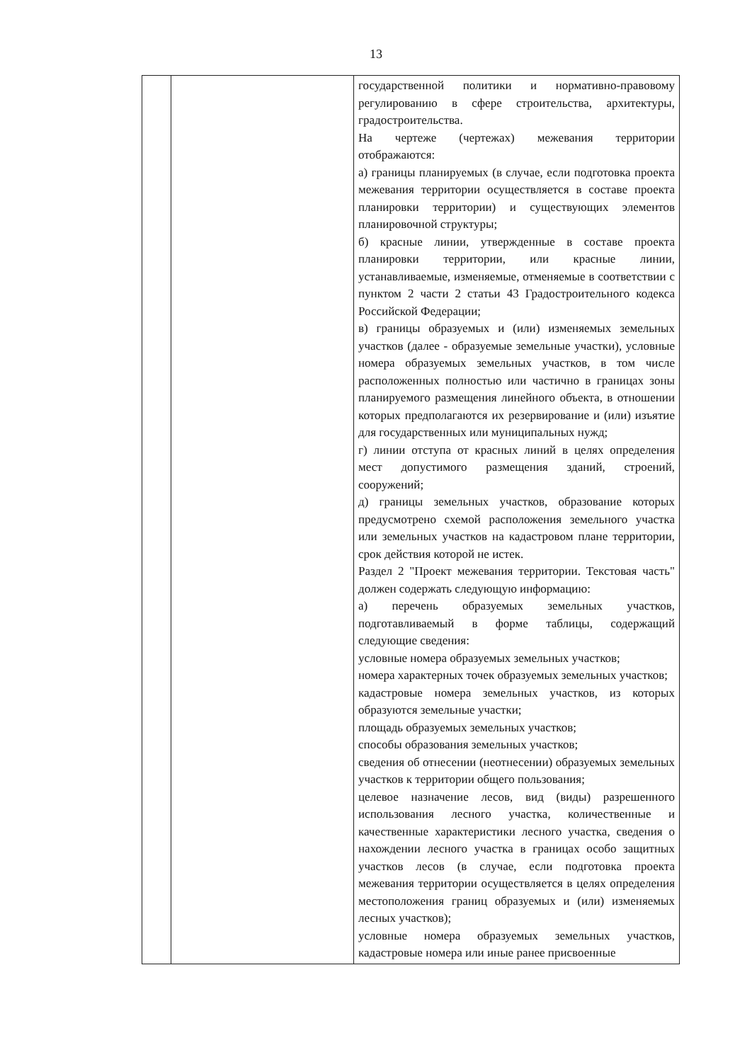13
| | | государственной политики и нормативно-правовому регулированию в сфере строительства, архитектуры, градостроительства. На чертеже (чертежах) межевания территории отображаются: а) границы планируемых (в случае, если подготовка проекта межевания территории осуществляется в составе проекта планировки территории) и существующих элементов планировочной структуры; б) красные линии, утвержденные в составе проекта планировки территории, или красные линии, устанавливаемые, изменяемые, отменяемые в соответствии с пунктом 2 части 2 статьи 43 Градостроительного кодекса Российской Федерации; в) границы образуемых и (или) изменяемых земельных участков (далее - образуемые земельные участки), условные номера образуемых земельных участков, в том числе расположенных полностью или частично в границах зоны планируемого размещения линейного объекта, в отношении которых предполагаются их резервирование и (или) изъятие для государственных или муниципальных нужд; г) линии отступа от красных линий в целях определения мест допустимого размещения зданий, строений, сооружений; д) границы земельных участков, образование которых предусмотрено схемой расположения земельного участка или земельных участков на кадастровом плане территории, срок действия которой не истек. Раздел 2 "Проект межевания территории. Текстовая часть" должен содержать следующую информацию: а) перечень образуемых земельных участков, подготавливаемый в форме таблицы, содержащий следующие сведения: условные номера образуемых земельных участков; номера характерных точек образуемых земельных участков; кадастровые номера земельных участков, из которых образуются земельные участки; площадь образуемых земельных участков; способы образования земельных участков; сведения об отнесении (неотнесении) образуемых земельных участков к территории общего пользования; целевое назначение лесов, вид (виды) разрешенного использования лесного участка, количественные и качественные характеристики лесного участка, сведения о нахождении лесного участка в границах особо защитных участков лесов (в случае, если подготовка проекта межевания территории осуществляется в целях определения местоположения границ образуемых и (или) изменяемых лесных участков); условные номера образуемых земельных участков, кадастровые номера или иные ранее присвоенные |